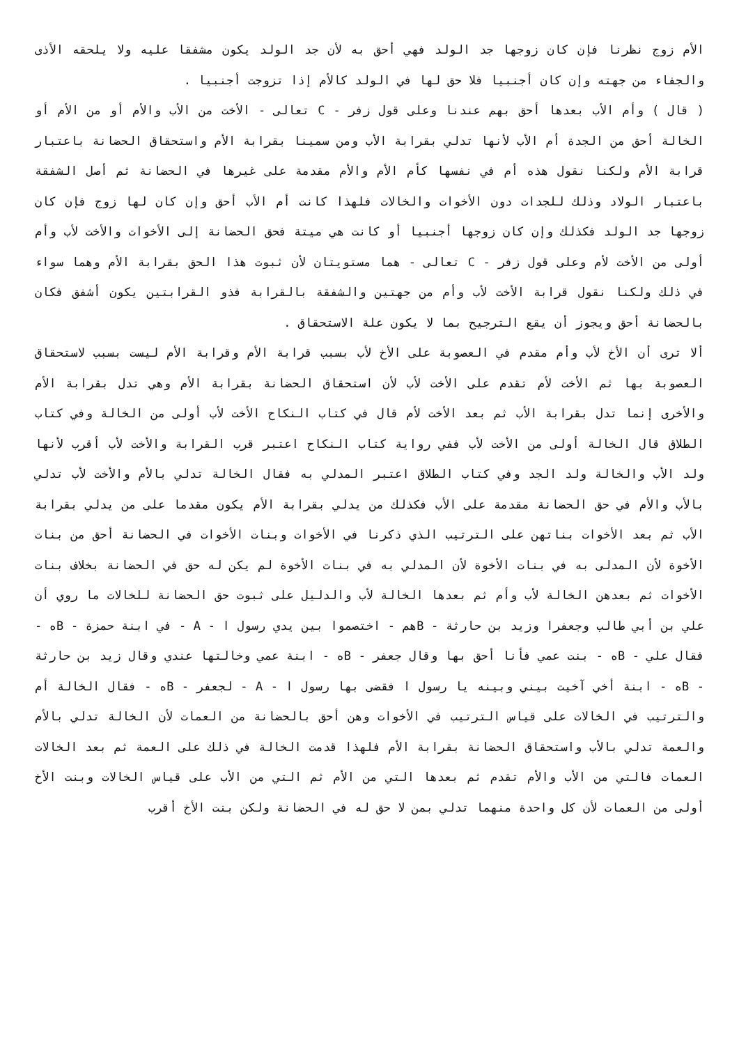الأم زوج نظرنا فإن كان زوجها جد الولد فهي أحق به لأن جد الولد يكون مشفقا عليه ولا يلحقه الأذى والجفاء من جهته وإن كان أجنبيا فلا حق لها في الولد كالأم إذا تزوجت أجنبيا .
( قال ) وأم الأب بعدها أحق بهم عندنا وعلى قول زفر - C تعالى - الأخت من الأب والأم أو من الأم أو الخالة أحق من الجدة أم الأب لأنها تدلي بقرابة الأب ومن سمينا بقرابة الأم واستحقاق الحضانة باعتبار قرابة الأم ولكنا نقول هذه أم في نفسها كأم الأم والأم مقدمة على غيرها في الحضانة ثم أصل الشفقة باعتبار الولاد وذلك للجدات دون الأخوات والخالات فلهذا كانت أم الأب أحق وإن كان لها زوج فإن كان زوجها جد الولد فكذلك وإن كان زوجها أجنبيا أو كانت هي ميتة فحق الحضانة إلى الأخوات والأخت لأب وأم أولى من الأخت لأم وعلى قول زفر - C تعالى - هما مستويتان لأن ثبوت هذا الحق بقرابة الأم وهما سواء في ذلك ولكنا نقول قرابة الأخت لأب وأم من جهتين والشفقة بالقرابة فذو القرابتين يكون أشفق فكان بالحضانة أحق ويجوز أن يقع الترجيح بما لا يكون علة الاستحقاق .
ألا ترى أن الأخ لأب وأم مقدم في العصوبة على الأخ لأب بسبب قرابة الأم وقرابة الأم ليست بسبب لاستحقاق العصوبة بها ثم الأخت لأم تقدم على الأخت لأب لأن استحقاق الحضانة بقرابة الأم وهي تدل بقرابة الأم والأخرى إنما تدل بقرابة الأب ثم بعد الأخت لأم قال في كتاب النكاح الأخت لأب أولى من الخالة وفي كتاب الطلاق قال الخالة أولى من الأخت لأب ففي رواية كتاب النكاح اعتبر قرب القرابة والأخت لأب أقرب لأنها ولد الأب والخالة ولد الجد وفي كتاب الطلاق اعتبر المدلي به فقال الخالة تدلي بالأم والأخت لأب تدلي بالأب والأم في حق الحضانة مقدمة على الأب فكذلك من يدلي بقرابة الأم يكون مقدما على من يدلي بقرابة الأب ثم بعد الأخوات بناتهن على الترتيب الذي ذكرنا في الأخوات وبنات الأخوات في الحضانة أحق من بنات الأخوة لأن المدلى به في بنات الأخوة لأن المدلي به في بنات الأخوة لم يكن له حق في الحضانة بخلاف بنات الأخوات ثم بعدهن الخالة لأب وأم ثم بعدها الخالة لأب والدليل على ثبوت حق الحضانة للخالات ما روي أن علي بن أبي طالب وجعفرا وزيد بن حارثة - Bهم - اختصموا بين يدي رسول ا - A - في ابنة حمزة - Bه - فقال علي - Bه - بنت عمي فأنا أحق بها وقال جعفر - Bه - ابنة عمي وخالتها عندي وقال زيد بن حارثة - Bه - ابنة أخي آخيت بيني وبينه يا رسول ا فقضى بها رسول ا - A - لجعفر - Bه - فقال الخالة أم والترتيب في الخالات على قياس الترتيب في الأخوات وهن أحق بالحضانة من العمات لأن الخالة تدلي بالأم والعمة تدلي بالأب واستحقاق الحضانة بقرابة الأم فلهذا قدمت الخالة في ذلك على العمة ثم بعد الخالات العمات فالتي من الأب والأم تقدم ثم بعدها التي من الأم ثم التي من الأب على قياس الخالات وبنت الأخ أولى من العمات لأن كل واحدة منهما تدلي بمن لا حق له في الحضانة ولكن بنت الأخ أقرب